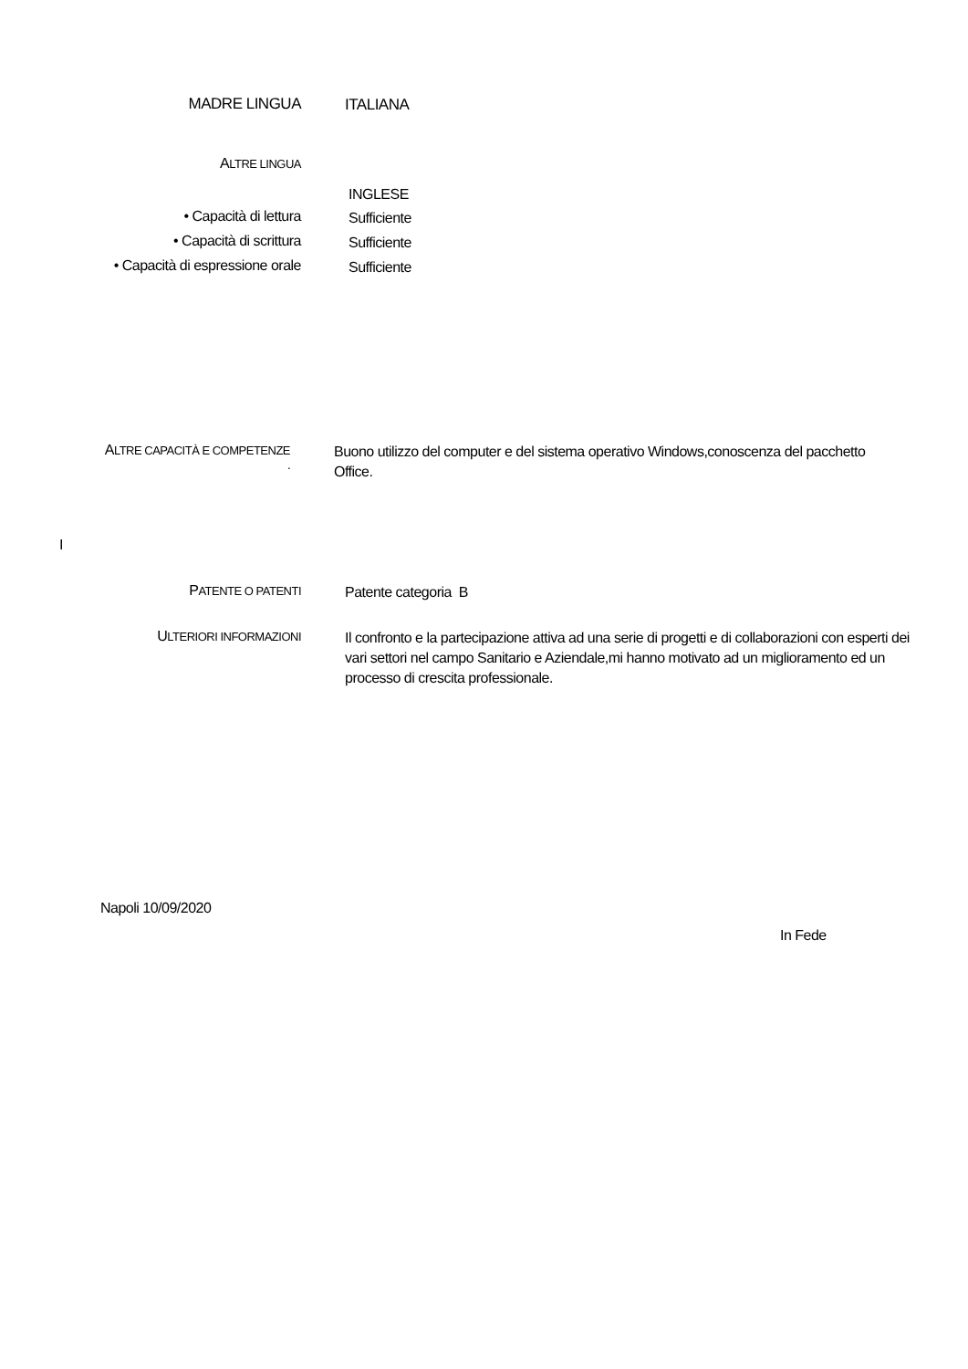MADRE LINGUA
ITALIANA
ALTRE LINGUA
INGLESE
• Capacità di lettura
Sufficiente
• Capacità di scrittura
Sufficiente
• Capacità di espressione orale
Sufficiente
ALTRE CAPACITÀ E COMPETENZE
.
Buono utilizzo del computer e del sistema operativo Windows,conoscenza del pacchetto Office.
I
PATENTE O PATENTI
Patente categoria B
ULTERIORI INFORMAZIONI
Il confronto e la partecipazione attiva ad una serie di progetti e di collaborazioni con esperti dei vari settori nel campo Sanitario e Aziendale,mi hanno motivato ad un miglioramento ed un processo di crescita professionale.
Napoli 10/09/2020
In Fede